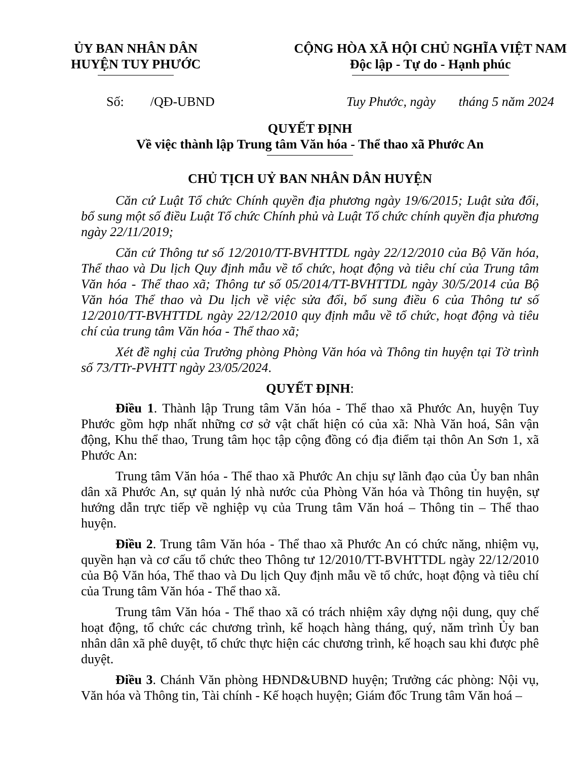ỦY BAN NHÂN DÂN
HUYỆN TUY PHƯỚC
CỘNG HÒA XÃ HỘI CHỦ NGHĨA VIỆT NAM
Độc lập - Tự do - Hạnh phúc
Số: /QĐ-UBND Tuy Phước, ngày tháng 5 năm 2024
QUYẾT ĐỊNH
Về việc thành lập Trung tâm Văn hóa - Thể thao xã Phước An
CHỦ TỊCH UỶ BAN NHÂN DÂN HUYỆN
Căn cứ Luật Tổ chức Chính quyền địa phương ngày 19/6/2015; Luật sửa đổi, bổ sung một số điều Luật Tổ chức Chính phủ và Luật Tổ chức chính quyền địa phương ngày 22/11/2019;
Căn cứ Thông tư số 12/2010/TT-BVHTTDL ngày 22/12/2010 của Bộ Văn hóa, Thể thao và Du lịch Quy định mẫu về tổ chức, hoạt động và tiêu chí của Trung tâm Văn hóa - Thể thao xã; Thông tư số 05/2014/TT-BVHTTDL ngày 30/5/2014 của Bộ Văn hóa Thể thao và Du lịch về việc sửa đổi, bổ sung điều 6 của Thông tư số 12/2010/TT-BVHTTDL ngày 22/12/2010 quy định mẫu về tổ chức, hoạt động và tiêu chí của trung tâm Văn hóa - Thể thao xã;
Xét đề nghị của Trưởng phòng Phòng Văn hóa và Thông tin huyện tại Tờ trình số 73/TTr-PVHTT ngày 23/05/2024.
QUYẾT ĐỊNH:
Điều 1. Thành lập Trung tâm Văn hóa - Thể thao xã Phước An, huyện Tuy Phước gồm hợp nhất những cơ sở vật chất hiện có của xã: Nhà Văn hoá, Sân vận động, Khu thể thao, Trung tâm học tập cộng đồng có địa điểm tại thôn An Sơn 1, xã Phước An:
Trung tâm Văn hóa - Thể thao xã Phước An chịu sự lãnh đạo của Ủy ban nhân dân xã Phước An, sự quản lý nhà nước của Phòng Văn hóa và Thông tin huyện, sự hướng dẫn trực tiếp về nghiệp vụ của Trung tâm Văn hoá – Thông tin – Thể thao huyện.
Điều 2. Trung tâm Văn hóa - Thể thao xã Phước An có chức năng, nhiệm vụ, quyền hạn và cơ cấu tổ chức theo Thông tư 12/2010/TT-BVHTTDL ngày 22/12/2010 của Bộ Văn hóa, Thể thao và Du lịch Quy định mẫu về tổ chức, hoạt động và tiêu chí của Trung tâm Văn hóa - Thể thao xã.
Trung tâm Văn hóa - Thể thao xã có trách nhiệm xây dựng nội dung, quy chế hoạt động, tổ chức các chương trình, kế hoạch hàng tháng, quý, năm trình Ủy ban nhân dân xã phê duyệt, tổ chức thực hiện các chương trình, kế hoạch sau khi được phê duyệt.
Điều 3. Chánh Văn phòng HĐND&UBND huyện; Trưởng các phòng: Nội vụ, Văn hóa và Thông tin, Tài chính - Kế hoạch huyện; Giám đốc Trung tâm Văn hoá –